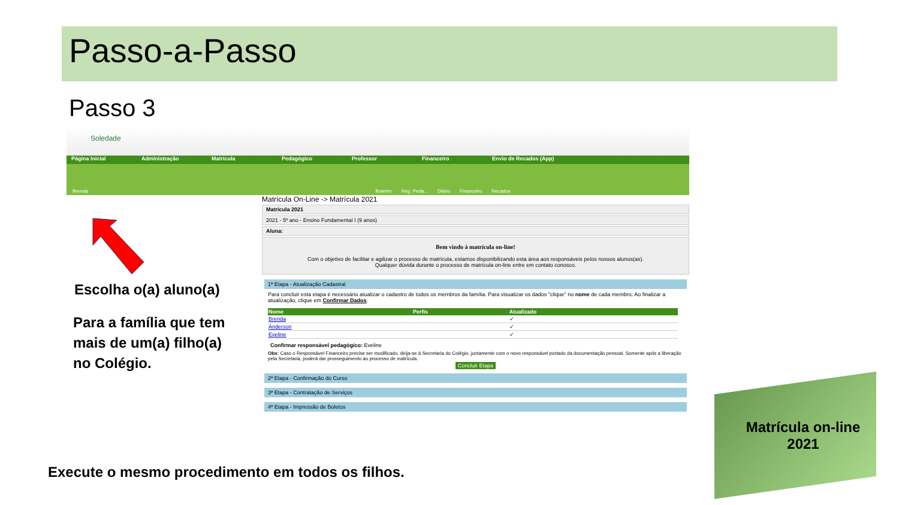Passo-a-Passo
Passo 3
Soledade
Página Inicial Administração Matricula Pedagógico Professor Financeiro Envio de Recados (App)
Brenda Boletim Reg. Peda... Diário Financeiro Recados
Matrícula On-Line -> Matrícula 2021
Matrícula 2021
2021 - 5º ano - Ensino Fundamental I (9 anos)
Aluna:
Bem vindo à matrícula on-line!
Com o objetivo de facilitar e agilizar o processo de matrícula, estamos disponibilizando esta área aos responsáveis pelos nossos alunos(as).
Qualquer dúvida durante o processo de matrícula on-line entre em contato conosco.
1ª Etapa - Atualização Cadastral
Para concluir esta etapa é necessário atualizar o cadastro de todos os membros da família. Para visualizar os dados "clique" no nome de cada membro. Ao finalizar a atualização, clique em Confirmar Dados.
| Nome | Perfis | Atualizado |
| --- | --- | --- |
| Brenda | | ✓ |
| Anderson | | ✓ |
| Eveline | | ✓ |
Confirmar responsável pedagógico: Eveline
Obs: Caso o Responsável Financeiro precise ser modificado, dirija-se à Secretaria do Colégio, juntamente com o novo responsável portado da documentação pessoal. Somente após a liberação pela Secretaria, poderá dar prosseguimento ao processo de matrícula.
Concluir Etapa
2ª Etapa - Confirmação do Curso
3ª Etapa - Contratação de Serviços
4ª Etapa - Impressão de Boletos
Escolha o(a) aluno(a)
Para a família que tem
mais de um(a) filho(a)
no Colégio.
Execute o mesmo procedimento em todos os filhos.
Matrícula on-line
2021